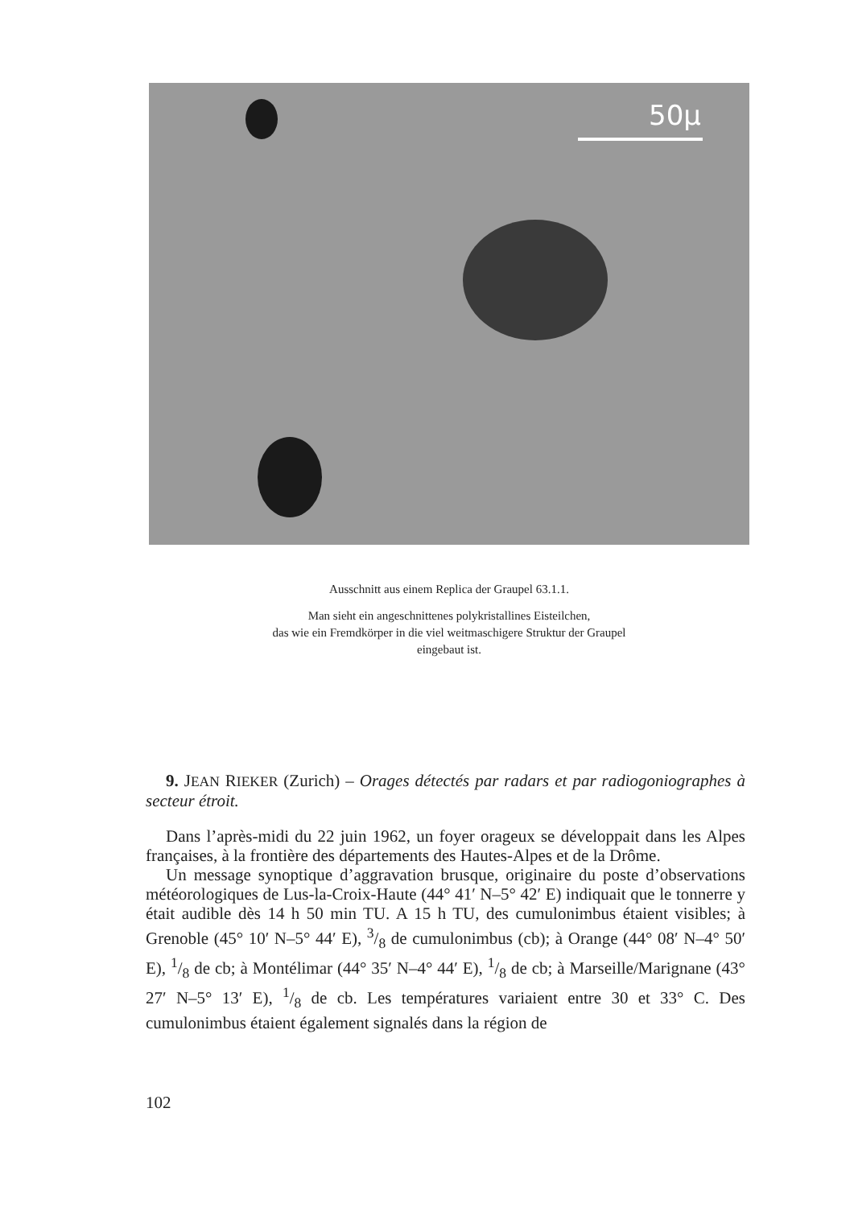50μ
Ausschnitt aus einem Replica der Graupel 63.1.1.
Man sieht ein angeschnittenes polykristallines Eisteilchen,
das wie ein Fremdkörper in die viel weitmaschigere Struktur der Graupel
eingebaut ist.
9. JEAN RIEKER (Zurich) – Orages détectés par radars et par radiogoniographes à secteur étroit.
Dans l’après-midi du 22 juin 1962, un foyer orageux se développait dans les Alpes françaises, à la frontière des départements des Hautes-Alpes et de la Drôme.
Un message synoptique d’aggravation brusque, originaire du poste d’observations météorologiques de Lus-la-Croix-Haute (44° 41′ N–5° 42′ E) indiquait que le tonnerre y était audible dès 14 h 50 min TU. A 15 h TU, des cumulonimbus étaient visibles; à Grenoble (45° 10′ N–5° 44′ E), 3/8 de cumulonimbus (cb); à Orange (44° 08′ N–4° 50′ E), 1/8 de cb; à Montélimar (44° 35′ N–4° 44′ E), 1/8 de cb; à Marseille/Marignane (43° 27′ N–5° 13′ E), 1/8 de cb. Les températures variaient entre 30 et 33° C. Des cumulonimbus étaient également signalés dans la région de
102